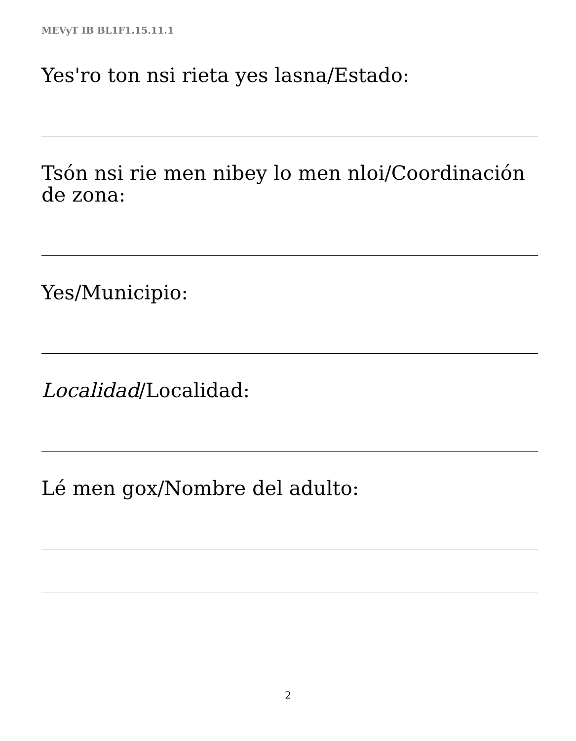MEVyT IB BL1F1.15.11.1
Yesꞌro ton nsi rieta yes lasna/Estado:
Tsón nsi rie men nibey lo men nloi/Coordinación
de zona:
Yes/Municipio:
Localidad/Localidad:
Lé men gox/Nombre del adulto:
2